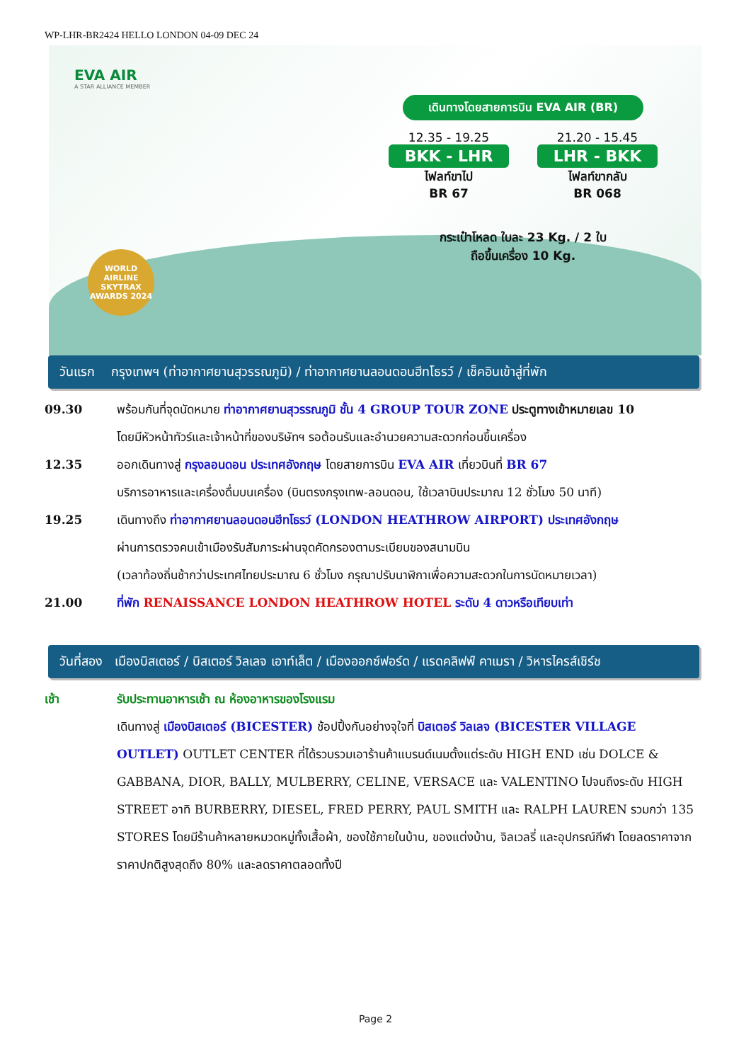WP-LHR-BR2424 HELLO LONDON 04-09 DEC 24
EVA AIR
A STAR ALLIANCE MEMBER
WORLD AIRLINE
SKYTRAX
AWARDS 2024
เดินทางโดยสายการบิน EVA AIR (BR)
12.35 - 19.25
BKK - LHR
ไฟลท์ขาไป
BR 67
21.20 - 15.45
LHR - BKK
ไฟลท์ขากลับ
BR 068
กระเป๋าโหลด ใบละ 23 Kg. / 2 ใบ
ถือขึ้นเครื่อง 10 Kg.
วันแรก กรุงเทพฯ (ท่าอากาศยานสุวรรณภูมิ) / ท่าอากาศยานลอนดอนฮีทโธรว์ / เช็คอินเข้าสู่ที่พัก
09.30 พร้อมกันที่จุดนัดหมาย ท่าอากาศยานสุวรรณภูมิ ชั้น 4 GROUP TOUR ZONE ประตูทางเข้าหมายเลข 10
โดยมีหัวหน้าทัวร์และเจ้าหน้าที่ของบริษัทฯ รอต้อนรับและอำนวยความสะดวกก่อนขึ้นเครื่อง
12.35 ออกเดินทางสู่ กรุงลอนดอน ประเทศอังกฤษ โดยสายการบิน EVA AIR เที่ยวบินที่ BR 67
บริการอาหารและเครื่องดื่มบนเครื่อง (บินตรงกรุงเทพ-ลอนดอน, ใช้เวลาบินประมาณ 12 ชั่วโมง 50 นาที)
19.25 เดินทางถึง ท่าอากาศยานลอนดอนฮีทโธรว์ (LONDON HEATHROW AIRPORT) ประเทศอังกฤษ
ผ่านการตรวจคนเข้าเมืองรับสัมภาระผ่านจุดคัดกรองตามระเบียบของสนามบิน
(เวลาท้องถิ่นช้ากว่าประเทศไทยประมาณ 6 ชั่วโมง กรุณาปรับนาฬิกาเพื่อความสะดวกในการนัดหมายเวลา)
21.00 ที่พัก RENAISSANCE LONDON HEATHROW HOTEL ระดับ 4 ดาวหรือเทียบเท่า
วันที่สอง เมืองบิสเตอร์ / บิสเตอร์ วิลเลจ เอาท์เล็ต / เมืองออกซ์ฟอร์ด / แรดคลิฟฟ์ คาเมรา / วิหารไครส์เชิร์ช
เช้า รับประทานอาหารเช้า ณ ห้องอาหารของโรงแรม
เดินทางสู่ เมืองบิสเตอร์ (BICESTER) ช้อปปิ้งกันอย่างจุใจที่ บิสเตอร์ วิลเลจ (BICESTER VILLAGE OUTLET) OUTLET CENTER ที่ได้รวบรวมเอาร้านค้าแบรนด์เนมตั้งแต่ระดับ HIGH END เช่น DOLCE & GABBANA, DIOR, BALLY, MULBERRY, CELINE, VERSACE และ VALENTINO ไปจนถึงระดับ HIGH STREET อาทิ BURBERRY, DIESEL, FRED PERRY, PAUL SMITH และ RALPH LAUREN รวมกว่า 135 STORES โดยมีร้านค้าหลายหมวดหมู่ทั้งเสื้อผ้า, ของใช้ภายในบ้าน, ของแต่งบ้าน, จิลเวลรี่ และอุปกรณ์กีฬา โดยลดราคาจากราคาปกติสูงสุดถึง 80% และลดราคาตลอดทั้งปี
Page 2